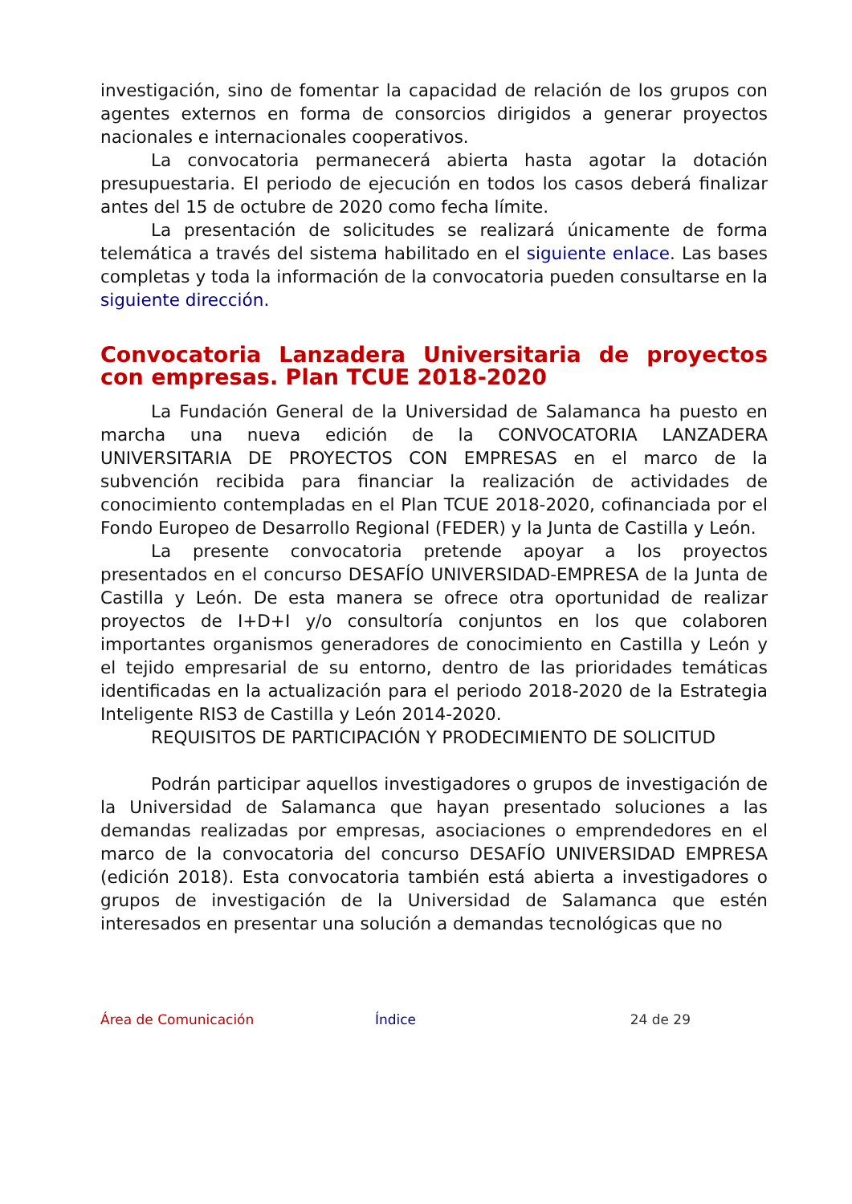investigación, sino de fomentar la capacidad de relación de los grupos con agentes externos en forma de consorcios dirigidos a generar proyectos nacionales e internacionales cooperativos.
La convocatoria permanecerá abierta hasta agotar la dotación presupuestaria. El periodo de ejecución en todos los casos deberá finalizar antes del 15 de octubre de 2020 como fecha límite.
La presentación de solicitudes se realizará únicamente de forma telemática a través del sistema habilitado en el siguiente enlace. Las bases completas y toda la información de la convocatoria pueden consultarse en la siguiente dirección.
Convocatoria Lanzadera Universitaria de proyectos con empresas. Plan TCUE 2018-2020
La Fundación General de la Universidad de Salamanca ha puesto en marcha una nueva edición de la CONVOCATORIA LANZADERA UNIVERSITARIA DE PROYECTOS CON EMPRESAS en el marco de la subvención recibida para financiar la realización de actividades de conocimiento contempladas en el Plan TCUE 2018-2020, cofinanciada por el Fondo Europeo de Desarrollo Regional (FEDER) y la Junta de Castilla y León.
La presente convocatoria pretende apoyar a los proyectos presentados en el concurso DESAFÍO UNIVERSIDAD-EMPRESA de la Junta de Castilla y León. De esta manera se ofrece otra oportunidad de realizar proyectos de I+D+I y/o consultoría conjuntos en los que colaboren importantes organismos generadores de conocimiento en Castilla y León y el tejido empresarial de su entorno, dentro de las prioridades temáticas identificadas en la actualización para el periodo 2018-2020 de la Estrategia Inteligente RIS3 de Castilla y León 2014-2020.
REQUISITOS DE PARTICIPACIÓN Y PRODECIMIENTO DE SOLICITUD
Podrán participar aquellos investigadores o grupos de investigación de la Universidad de Salamanca que hayan presentado soluciones a las demandas realizadas por empresas, asociaciones o emprendedores en el marco de la convocatoria del concurso DESAFÍO UNIVERSIDAD EMPRESA (edición 2018). Esta convocatoria también está abierta a investigadores o grupos de investigación de la Universidad de Salamanca que estén interesados en presentar una solución a demandas tecnológicas que no
Área de Comunicación Índice 24 de 29